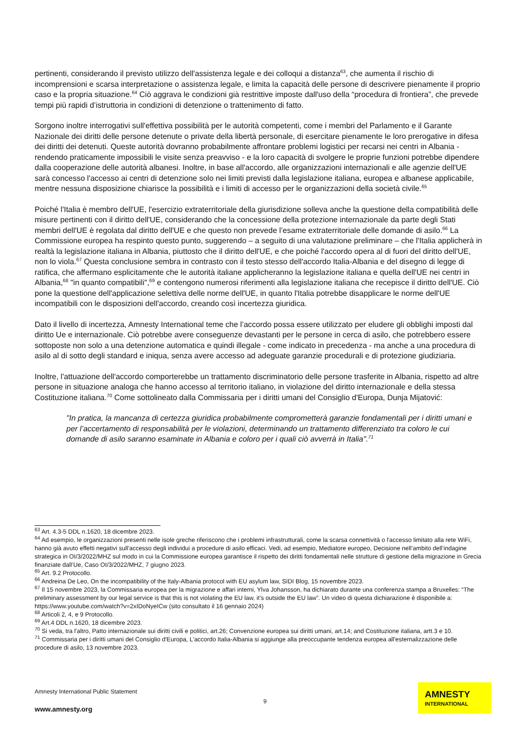pertinenti, considerando il previsto utilizzo dell'assistenza legale e dei colloqui a distanza<sup>63</sup>, che aumenta il rischio di incomprensioni e scarsa interpretazione o assistenza legale, e limita la capacità delle persone di descrivere pienamente il proprio caso e la propria situazione.<sup>64</sup> Ciò aggrava le condizioni già restrittive imposte dall'uso della “procedura di frontiera”, che prevede tempi più rapidi d’istruttoria in condizioni di detenzione o trattenimento di fatto.
Sorgono inoltre interrogativi sull'effettiva possibilità per le autorità competenti, come i membri del Parlamento e il Garante Nazionale dei diritti delle persone detenute o private della libertà personale, di esercitare pienamente le loro prerogative in difesa dei diritti dei detenuti. Queste autorità dovranno probabilmente affrontare problemi logistici per recarsi nei centri in Albania - rendendo praticamente impossibili le visite senza preavviso - e la loro capacità di svolgere le proprie funzioni potrebbe dipendere dalla cooperazione delle autorità albanesi. Inoltre, in base all'accordo, alle organizzazioni internazionali e alle agenzie dell'UE sarà concesso l'accesso ai centri di detenzione solo nei limiti previsti dalla legislazione italiana, europea e albanese applicabile, mentre nessuna disposizione chiarisce la possibilità e i limiti di accesso per le organizzazioni della società civile.<sup>65</sup>
Poiché l'Italia è membro dell'UE, l'esercizio extraterritoriale della giurisdizione solleva anche la questione della compatibilità delle misure pertinenti con il diritto dell'UE, considerando che la concessione della protezione internazionale da parte degli Stati membri dell'UE è regolata dal diritto dell'UE e che questo non prevede l’esame extraterritoriale delle domande di asilo.<sup>66</sup> La Commissione europea ha respinto questo punto, suggerendo – a seguito di una valutazione preliminare – che l'Italia applicherà in realtà la legislazione italiana in Albania, piuttosto che il diritto dell'UE, e che poiché l'accordo opera al di fuori del diritto dell'UE, non lo viola.<sup>67</sup> Questa conclusione sembra in contrasto con il testo stesso dell'accordo Italia-Albania e del disegno di legge di ratifica, che affermano esplicitamente che le autorità italiane applicheranno la legislazione italiana e quella dell'UE nei centri in Albania,<sup>68</sup> "in quanto compatibili",<sup>69</sup> e contengono numerosi riferimenti alla legislazione italiana che recepisce il diritto dell'UE. Ciò pone la questione dell'applicazione selettiva delle norme dell'UE, in quanto l'Italia potrebbe disapplicare le norme dell'UE incompatibili con le disposizioni dell'accordo, creando così incertezza giuridica.
Dato il livello di incertezza, Amnesty International teme che l’accordo possa essere utilizzato per eludere gli obblighi imposti dal diritto Ue e internazionale. Ciò potrebbe avere conseguenze devastanti per le persone in cerca di asilo, che potrebbero essere sottoposte non solo a una detenzione automatica e quindi illegale - come indicato in precedenza - ma anche a una procedura di asilo al di sotto degli standard e iniqua, senza avere accesso ad adeguate garanzie procedurali e di protezione giudiziaria.
Inoltre, l'attuazione dell'accordo comporterebbe un trattamento discriminatorio delle persone trasferite in Albania, rispetto ad altre persone in situazione analoga che hanno accesso al territorio italiano, in violazione del diritto internazionale e della stessa Costituzione italiana.<sup>70</sup> Come sottolineato dalla Commissaria per i diritti umani del Consiglio d'Europa, Dunja Mijatović:
"In pratica, la mancanza di certezza giuridica probabilmente comprometterà garanzie fondamentali per i diritti umani e per l’accertamento di responsabilità per le violazioni, determinando un trattamento differenziato tra coloro le cui domande di asilo saranno esaminate in Albania e coloro per i quali ciò avverrà in Italia".<sup>71</sup>
<sup>63</sup> Art. 4.3-5 DDL n.1620, 18 dicembre 2023.
<sup>64</sup> Ad esempio, le organizzazioni presenti nelle isole greche riferiscono che i problemi infrastrutturali, come la scarsa connettività o l'accesso limitato alla rete WiFi, hanno già avuto effetti negativi sull'accesso degli individui a procedure di asilo efficaci. Vedi, ad esempio, Mediatore europeo, Decisione nell’ambito dell’indagine strategica in OI/3/2022/MHZ sul modo in cui la Commissione europea garantisce il rispetto dei diritti fondamentali nelle strutture di gestione della migrazione in Grecia finanziate dall’Ue, Caso OI/3/2022/MHZ, 7 giugno 2023.
<sup>65</sup> Art. 9.2 Protocollo.
<sup>66</sup> Andreina De Leo, On the incompatibility of the Italy-Albania protocol with EU asylum law, SIDI Blog, 15 novembre 2023.
<sup>67</sup> Il 15 novembre 2023, la Commissaria europea per la migrazione e affari interni, Ylva Johansson, ha dichiarato durante una conferenza stampa a Bruxelles: “The preliminary assessment by our legal service is that this is not violating the EU law, it's outside the EU law”. Un video di questa dichiarazione è disponibile a: https://www.youtube.com/watch?v=2xIDoNyeICw (sito consultato il 16 gennaio 2024)
<sup>68</sup> Articoli 2, 4, e 9 Protocollo.
<sup>69</sup> Art.4 DDL n.1620, 18 dicembre 2023.
<sup>70</sup> Si veda, tra l'altro, Patto internazionale sui diritti civili e politici, art.26; Convenzione europea sui diritti umani, art.14; and Costituzione italiana, artt.3 e 10.
<sup>71</sup> Commissaria per i diritti umani del Consiglio d'Europa, L'accordo Italia-Albania si aggiunge alla preoccupante tendenza europea all'esternalizzazione delle procedure di asilo, 13 novembre 2023.
Amnesty International Public Statement
9
www.amnesty.org
AMNESTY
INTERNATIONAL